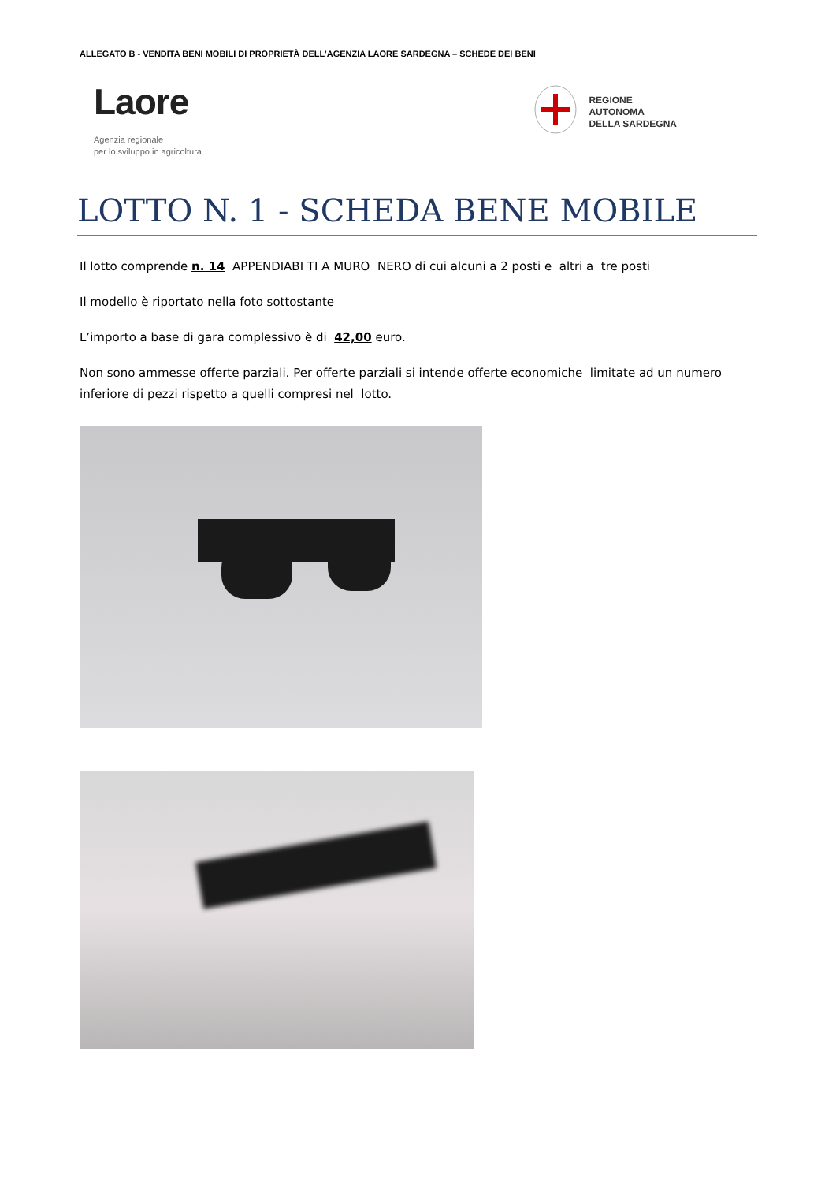ALLEGATO B - VENDITA BENI MOBILI DI PROPRIETÀ DELL’AGENZIA LAORE SARDEGNA – SCHEDE DEI BENI
Laore
Agenzia regionale
per lo sviluppo in agricoltura
REGIONE
AUTONOMA
DELLA SARDEGNA
LOTTO N. 1 - SCHEDA BENE MOBILE
Il lotto comprende n. 14 APPENDIABI TI A MURO NERO di cui alcuni a 2 posti e altri a tre posti
Il modello è riportato nella foto sottostante
L’importo a base di gara complessivo è di 42,00 euro.
Non sono ammesse offerte parziali. Per offerte parziali si intende offerte economiche limitate ad un numero inferiore di pezzi rispetto a quelli compresi nel lotto.